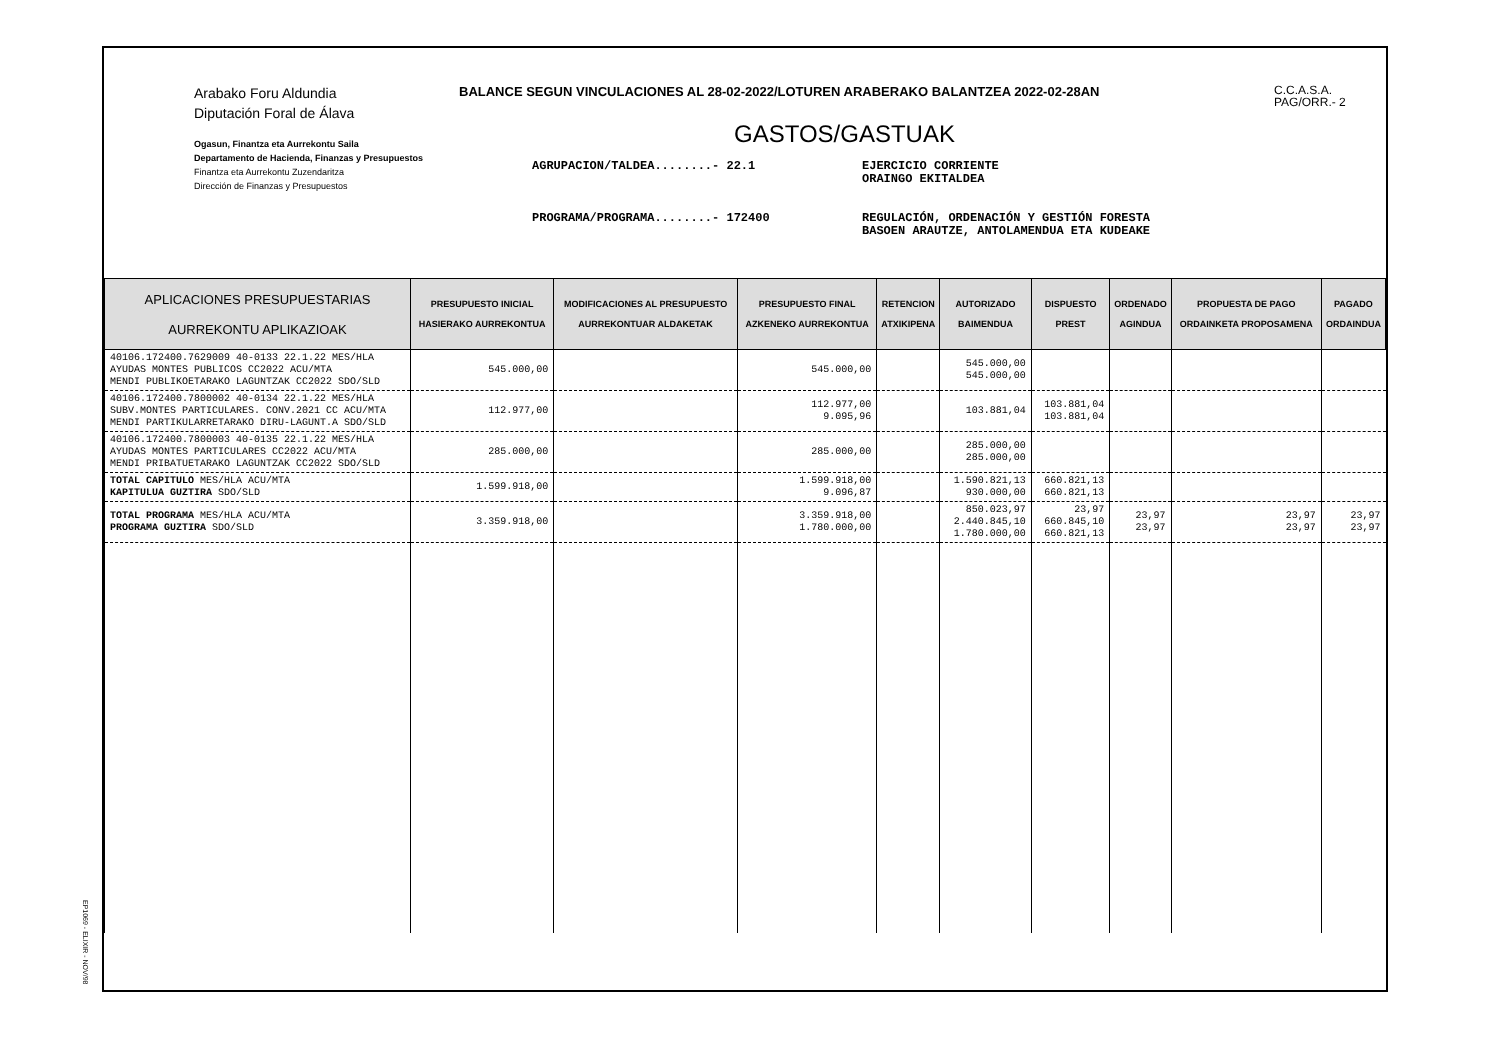Arabako Foru Aldundia
Diputación Foral de Álava
Ogasun, Finantza eta Aurrekontu Saila
Departamento de Hacienda, Finanzas y Presupuestos
Finantza eta Aurrekontu Zuzendaritza
Dirección de Finanzas y Presupuestos
BALANCE SEGUN VINCULACIONES AL 28-02-2022/LOTUREN ARABERAKO BALANTZEA 2022-02-28AN
C.C.A.S.A.
PAG/ORR.- 2
GASTOS/GASTUAK
AGRUPACION/TALDEA........- 22.1
EJERCICIO CORRIENTE
ORAINGO EKITALDEA
PROGRAMA/PROGRAMA........- 172400
REGULACIÓN, ORDENACIÓN Y GESTIÓN FORESTA
BASOEN ARAUTZE, ANTOLAMENDUA ETA KUDEAKE
| APLICACIONES PRESUPUESTARIAS AURREKONTU APLIKAZIOAK | PRESUPUESTO INICIAL HASIERAKO AURREKONTUA | MODIFICACIONES AL PRESUPUESTO AURREKONTUAR ALDAKETAK | PRESUPUESTO FINAL AZKENEKO AURREKONTUA | RETENCION ATXIKIPENA | AUTORIZADO BAIMENDUA | DISPUESTO PREST | ORDENADO AGINDUA | PROPUESTA DE PAGO ORDAINKETA PROPOSAMENA | PAGADO ORDAINDUA |
| --- | --- | --- | --- | --- | --- | --- | --- | --- | --- |
| 40106.172400.7629009 40-0133 22.1.22 MES/HLA AYUDAS MONTES PUBLICOS CC2022 ACU/MTA MENDI PUBLIKOETARAKO LAGUNTZAK CC2022 SDO/SLD | 545.000,00 | | 545.000,00 | | 545.000,00 545.000,00 | | | | |
| 40106.172400.7800002 40-0134 22.1.22 MES/HLA SUBV.MONTES PARTICULARES. CONV.2021 CC ACU/MTA MENDI PARTIKULARRETARAKO DIRU-LAGUNT.A SDO/SLD | 112.977,00 | | 112.977,00 9.095,96 | | 103.881,04 | 103.881,04 103.881,04 | | | |
| 40106.172400.7800003 40-0135 22.1.22 MES/HLA AYUDAS MONTES PARTICULARES CC2022 ACU/MTA MENDI PRIBATUETARAKO LAGUNTZAK CC2022 SDO/SLD | 285.000,00 | | 285.000,00 | | 285.000,00 285.000,00 | | | | |
| TOTAL CAPITULO MES/HLA ACU/MTA KAPITULUA GUZTIRA SDO/SLD | 1.599.918,00 | | 1.599.918,00 9.096,87 | | 1.590.821,13 930.000,00 | 660.821,13 660.821,13 | | | |
| TOTAL PROGRAMA MES/HLA ACU/MTA PROGRAMA GUZTIRA SDO/SLD | 3.359.918,00 | | 3.359.918,00 1.780.000,00 | | 850.023,97 2.440.845,10 1.780.000,00 | 23,97 660.845,10 660.821,13 | 23,97 23,97 | 23,97 23,97 | 23,97 23,97 |
EP1069 - ELIXIR - NOV/98